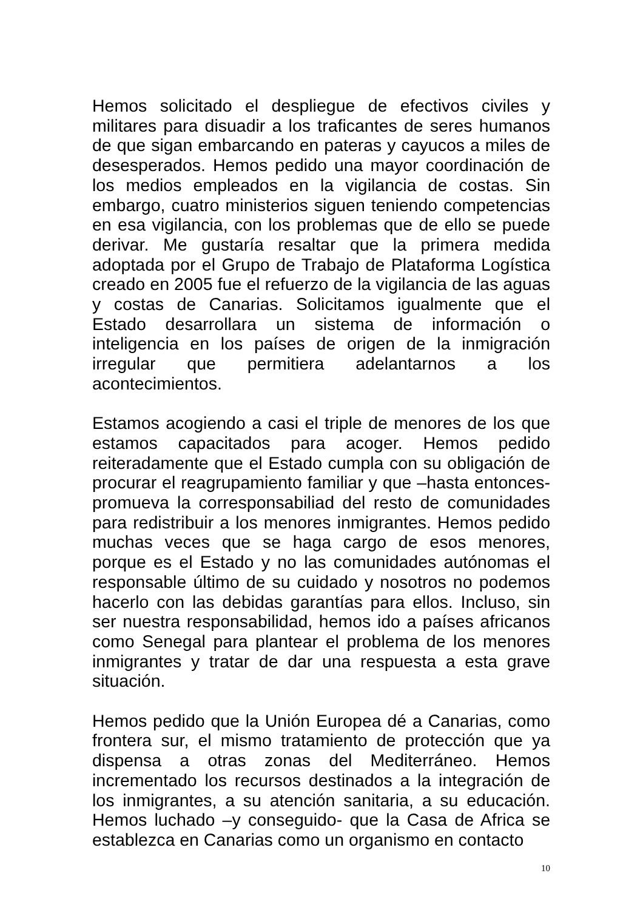Hemos solicitado el despliegue de efectivos civiles y militares para disuadir a los traficantes de seres humanos de que sigan embarcando en pateras y cayucos a miles de desesperados. Hemos pedido una mayor coordinación de los medios empleados en la vigilancia de costas. Sin embargo, cuatro ministerios siguen teniendo competencias en esa vigilancia, con los problemas que de ello se puede derivar. Me gustaría resaltar que la primera medida adoptada por el Grupo de Trabajo de Plataforma Logística creado en 2005 fue el refuerzo de la vigilancia de las aguas y costas de Canarias. Solicitamos igualmente que el Estado desarrollara un sistema de información o inteligencia en los países de origen de la inmigración irregular que permitiera adelantarnos a los acontecimientos.
Estamos acogiendo a casi el triple de menores de los que estamos capacitados para acoger. Hemos pedido reiteradamente que el Estado cumpla con su obligación de procurar el reagrupamiento familiar y que –hasta entonces- promueva la corresponsabiliad del resto de comunidades para redistribuir a los menores inmigrantes. Hemos pedido muchas veces que se haga cargo de esos menores, porque es el Estado y no las comunidades autónomas el responsable último de su cuidado y nosotros no podemos hacerlo con las debidas garantías para ellos. Incluso, sin ser nuestra responsabilidad, hemos ido a países africanos como Senegal para plantear el problema de los menores inmigrantes y tratar de dar una respuesta a esta grave situación.
Hemos pedido que la Unión Europea dé a Canarias, como frontera sur, el mismo tratamiento de protección que ya dispensa a otras zonas del Mediterráneo. Hemos incrementado los recursos destinados a la integración de los inmigrantes, a su atención sanitaria, a su educación. Hemos luchado –y conseguido- que la Casa de Africa se establezca en Canarias como un organismo en contacto
10